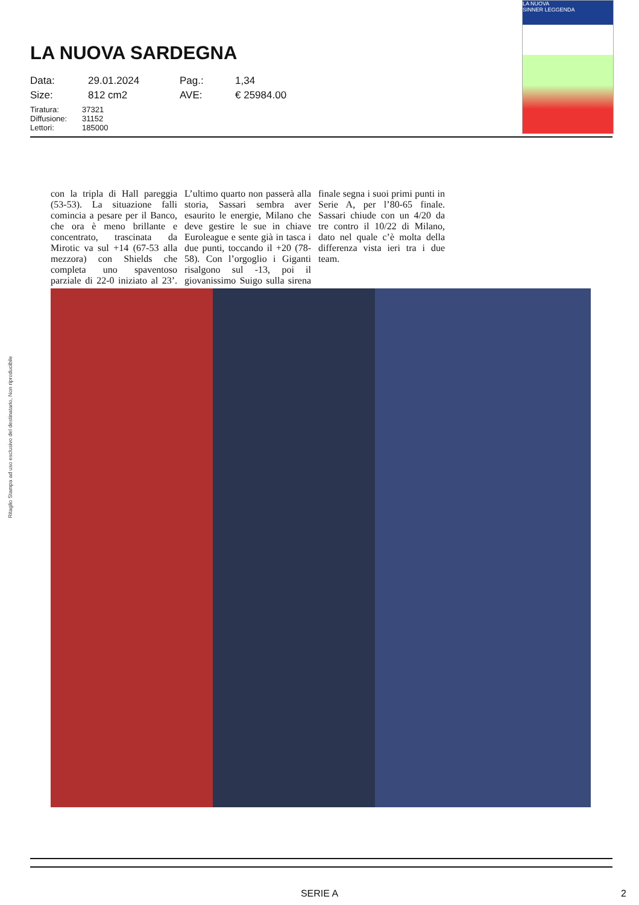LA NUOVA
SINNER LEGGENDA
LA NUOVA SARDEGNA
Data: 29.01.2024 Pag.: 1,34 Size: 812 cm2 AVE: € 25984.00
Tiratura: 37321 Diffusione: 31152 Lettori: 185000
con la tripla di Hall pareggia (53-53). La situazione falli comincia a pesare per il Banco, che ora è meno brillante e concentrato, trascinata da Mirotic va sul +14 (67-53 alla mezzora) con Shields che completa uno spaventoso parziale di 22-0 iniziato al 23’. L’ultimo quarto non passerà alla storia, Sassari sembra aver esaurito le energie, Milano che deve gestire le sue in chiave Euroleague e sente già in tasca i due punti, toccando il +20 (78-58). Con l’orgoglio i Giganti risalgono sul -13, poi il giovanissimo Suigo sulla sirena finale segna i suoi primi punti in Serie A, per l’80-65 finale. Sassari chiude con un 4/20 da tre contro il 10/22 di Milano, dato nel quale c’è molta della differenza vista ieri tra i due team.
Ritaglio Stampa ad uso esclusivo del destinatario, Non riproducibile
SERIE A 2